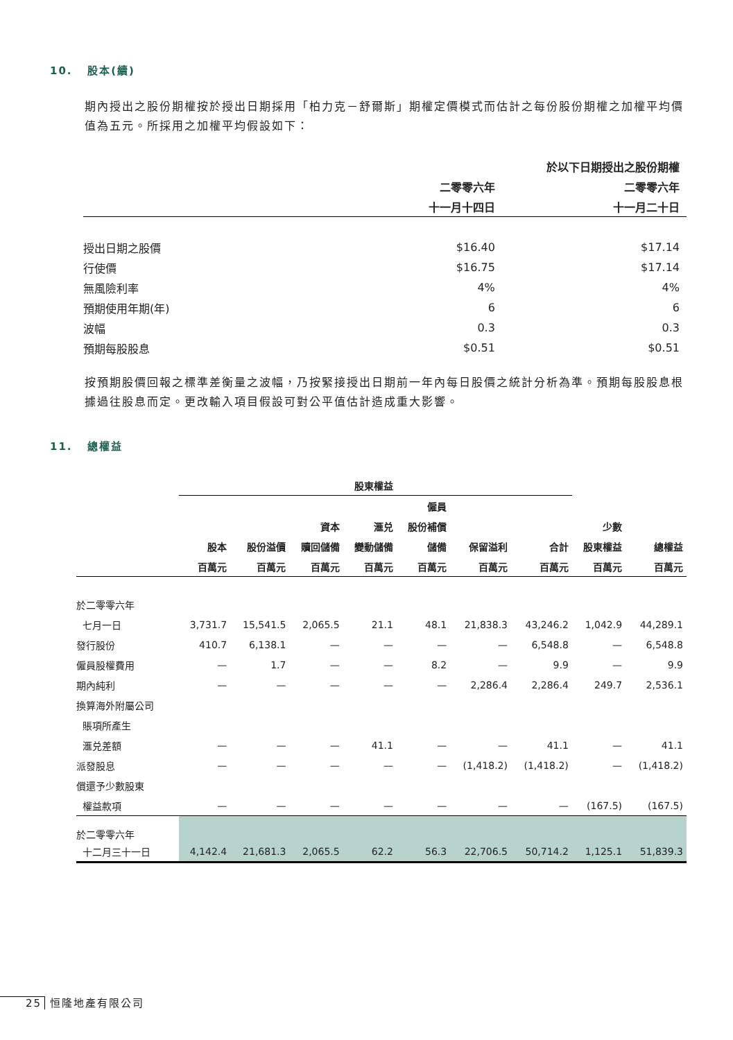10. 股本(續)
期內授出之股份期權按於授出日期採用「柏力克－舒爾斯」期權定價模式而估計之每份股份期權之加權平均價值為五元。所採用之加權平均假設如下：
| | 於以下日期授出之股份期權 | |
| --- | --- | --- |
| | 二零零六年 | 二零零六年 |
| | 十一月十四日 | 十一月二十日 |
| 授出日期之股價 | $16.40 | $17.14 |
| 行使價 | $16.75 | $17.14 |
| 無風險利率 | 4% | 4% |
| 預期使用年期(年) | 6 | 6 |
| 波幅 | 0.3 | 0.3 |
| 預期每股股息 | $0.51 | $0.51 |
按預期股價回報之標準差衡量之波幅，乃按緊接授出日期前一年內每日股價之統計分析為準。預期每股股息根據過往股息而定。更改輸入項目假設可對公平值估計造成重大影響。
11. 總權益
| | 股東權益 | | | | | | | | |
| --- | --- | --- | --- | --- | --- | --- | --- | --- | --- |
| | | | | | 僱員 | | | | |
| | | | 資本 | 滙兑 | 股份補償 | | | 少數 | |
| | 股本 | 股份溢價 | 贖回儲備 | 變動儲備 | 儲備 | 保留溢利 | 合計 | 股東權益 | 總權益 |
| | 百萬元 | 百萬元 | 百萬元 | 百萬元 | 百萬元 | 百萬元 | 百萬元 | 百萬元 | 百萬元 |
| 於二零零六年 | | | | | | | | | |
| 七月一日 | 3,731.7 | 15,541.5 | 2,065.5 | 21.1 | 48.1 | 21,838.3 | 43,246.2 | 1,042.9 | 44,289.1 |
| 發行股份 | 410.7 | 6,138.1 | — | — | — | — | 6,548.8 | — | 6,548.8 |
| 僱員股權費用 | — | 1.7 | — | — | 8.2 | — | 9.9 | — | 9.9 |
| 期內純利 | — | — | — | — | — | 2,286.4 | 2,286.4 | 249.7 | 2,536.1 |
| 換算海外附屬公司 | | | | | | | | | |
| 賬項所產生 | | | | | | | | | |
| 滙兑差額 | — | — | — | 41.1 | — | — | 41.1 | — | 41.1 |
| 派發股息 | — | — | — | — | — | (1,418.2) | (1,418.2) | — | (1,418.2) |
| 償還予少數股東 | | | | | | | | | |
| 權益款項 | — | — | — | — | — | — | — | (167.5) | (167.5) |
| 於二零零六年 | | | | | | | | | |
| 十二月三十一日 | 4,142.4 | 21,681.3 | 2,065.5 | 62.2 | 56.3 | 22,706.5 | 50,714.2 | 1,125.1 | 51,839.3 |
25 恒隆地產有限公司